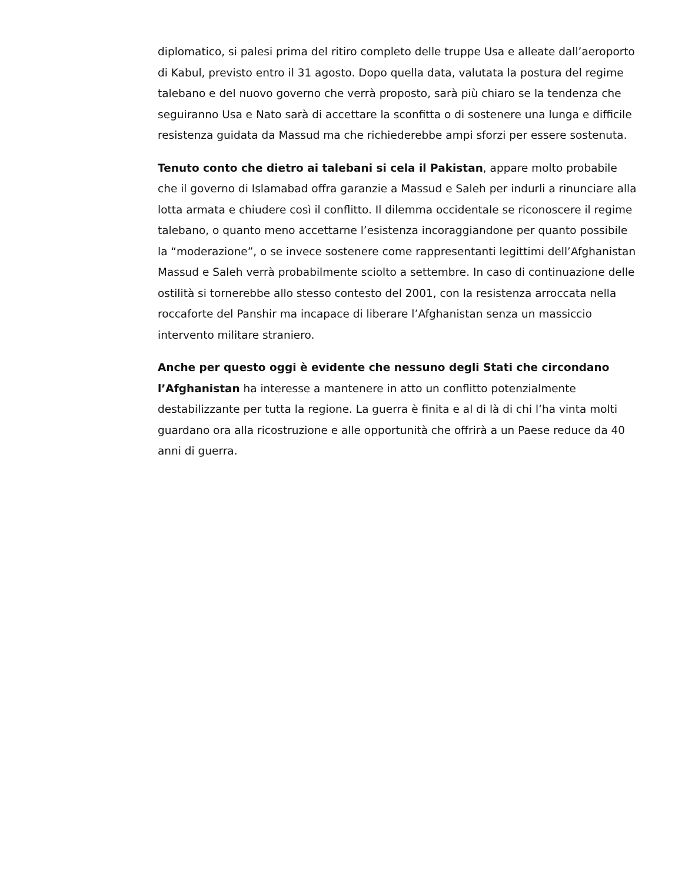diplomatico, si palesi prima del ritiro completo delle truppe Usa e alleate dall’aeroporto di Kabul, previsto entro il 31 agosto. Dopo quella data, valutata la postura del regime talebano e del nuovo governo che verrà proposto, sarà più chiaro se la tendenza che seguiranno Usa e Nato sarà di accettare la sconfitta o di sostenere una lunga e difficile resistenza guidata da Massud ma che richiederebbe ampi sforzi per essere sostenuta.
Tenuto conto che dietro ai talebani si cela il Pakistan, appare molto probabile che il governo di Islamabad offra garanzie a Massud e Saleh per indurli a rinunciare alla lotta armata e chiudere così il conflitto. Il dilemma occidentale se riconoscere il regime talebano, o quanto meno accettarne l’esistenza incoraggiandone per quanto possibile la “moderazione”, o se invece sostenere come rappresentanti legittimi dell’Afghanistan Massud e Saleh verrà probabilmente sciolto a settembre. In caso di continuazione delle ostilità si tornerebbe allo stesso contesto del 2001, con la resistenza arroccata nella roccaforte del Panshir ma incapace di liberare l’Afghanistan senza un massiccio intervento militare straniero.
Anche per questo oggi è evidente che nessuno degli Stati che circondano l’Afghanistan ha interesse a mantenere in atto un conflitto potenzialmente destabilizzante per tutta la regione. La guerra è finita e al di là di chi l’ha vinta molti guardano ora alla ricostruzione e alle opportunità che offrirà a un Paese reduce da 40 anni di guerra.